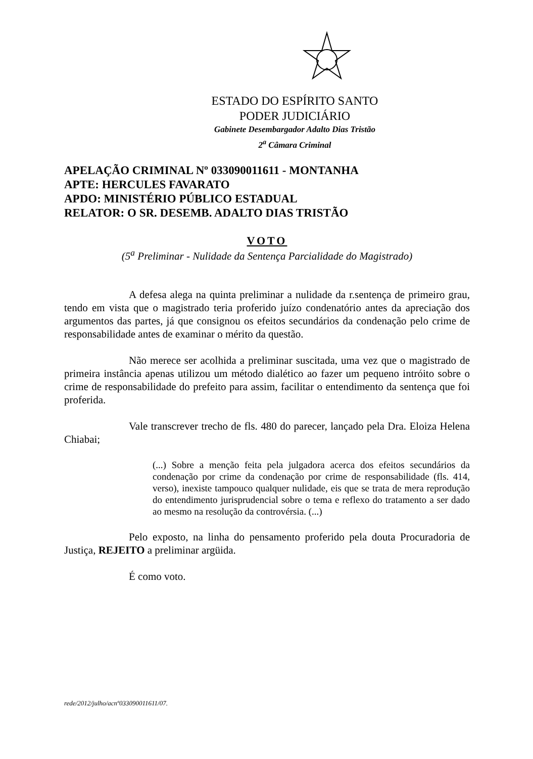ESTADO DO ESPÍRITO SANTO
PODER JUDICIÁRIO
Gabinete Desembargador Adalto Dias Tristão
2<sup>a</sup> Câmara Criminal
APELAÇÃO CRIMINAL Nº 033090011611 - MONTANHA
APTE: HERCULES FAVARATO
APDO: MINISTÉRIO PÚBLICO ESTADUAL
RELATOR: O SR. DESEMB. ADALTO DIAS TRISTÃO
VOTO
(5<sup>a</sup> Preliminar - Nulidade da Sentença Parcialidade do Magistrado)
A defesa alega na quinta preliminar a nulidade da r.sentença de primeiro grau, tendo em vista que o magistrado teria proferido juízo condenatório antes da apreciação dos argumentos das partes, já que consignou os efeitos secundários da condenação pelo crime de responsabilidade antes de examinar o mérito da questão.
Não merece ser acolhida a preliminar suscitada, uma vez que o magistrado de primeira instância apenas utilizou um método dialético ao fazer um pequeno intróito sobre o crime de responsabilidade do prefeito para assim, facilitar o entendimento da sentença que foi proferida.
Vale transcrever trecho de fls. 480 do parecer, lançado pela Dra. Eloiza Helena Chiabai;
(...) Sobre a menção feita pela julgadora acerca dos efeitos secundários da condenação por crime da condenação por crime de responsabilidade (fls. 414, verso), inexiste tampouco qualquer nulidade, eis que se trata de mera reprodução do entendimento jurisprudencial sobre o tema e reflexo do tratamento a ser dado ao mesmo na resolução da controvérsia. (...)
Pelo exposto, na linha do pensamento proferido pela douta Procuradoria de Justiça, REJEITO a preliminar argüida.
É como voto.
rede/2012/julho/acnº033090011611/07.